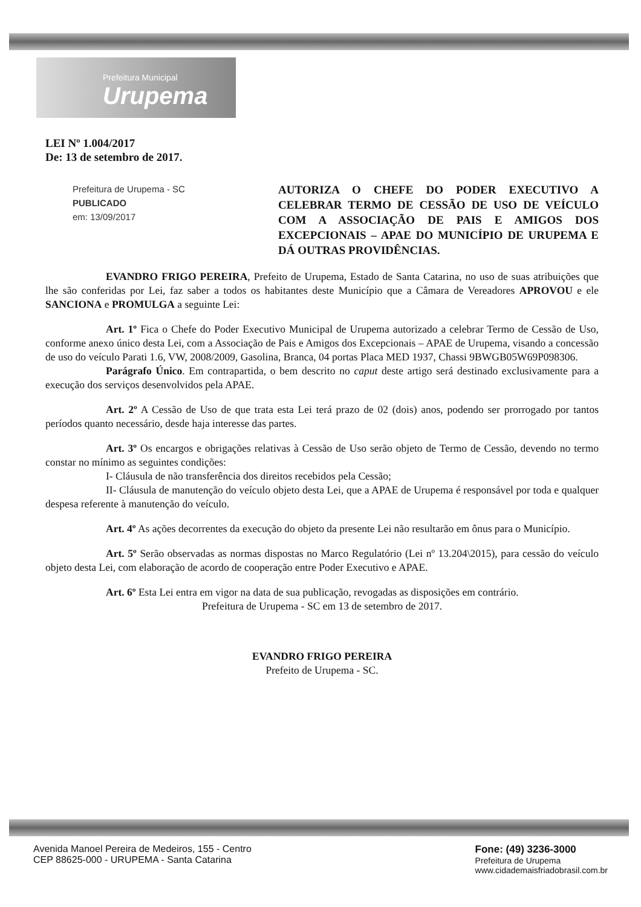Prefeitura Municipal
Urupema
LEI Nº 1.004/2017
De: 13 de setembro de 2017.
Prefeitura de Urupema - SC
PUBLICADO
em: 13/09/2017
AUTORIZA O CHEFE DO PODER EXECUTIVO A CELEBRAR TERMO DE CESSÃO DE USO DE VEÍCULO COM A ASSOCIAÇÃO DE PAIS E AMIGOS DOS EXCEPCIONAIS – APAE DO MUNICÍPIO DE URUPEMA E DÁ OUTRAS PROVIDÊNCIAS.
EVANDRO FRIGO PEREIRA, Prefeito de Urupema, Estado de Santa Catarina, no uso de suas atribuições que lhe são conferidas por Lei, faz saber a todos os habitantes deste Município que a Câmara de Vereadores APROVOU e ele SANCIONA e PROMULGA a seguinte Lei:
Art. 1º Fica o Chefe do Poder Executivo Municipal de Urupema autorizado a celebrar Termo de Cessão de Uso, conforme anexo único desta Lei, com a Associação de Pais e Amigos dos Excepcionais – APAE de Urupema, visando a concessão de uso do veículo Parati 1.6, VW, 2008/2009, Gasolina, Branca, 04 portas Placa MED 1937, Chassi 9BWGB05W69P098306.
Parágrafo Único. Em contrapartida, o bem descrito no caput deste artigo será destinado exclusivamente para a execução dos serviços desenvolvidos pela APAE.
Art. 2º A Cessão de Uso de que trata esta Lei terá prazo de 02 (dois) anos, podendo ser prorrogado por tantos períodos quanto necessário, desde haja interesse das partes.
Art. 3º Os encargos e obrigações relativas à Cessão de Uso serão objeto de Termo de Cessão, devendo no termo constar no mínimo as seguintes condições:
I- Cláusula de não transferência dos direitos recebidos pela Cessão;
II- Cláusula de manutenção do veículo objeto desta Lei, que a APAE de Urupema é responsável por toda e qualquer despesa referente à manutenção do veículo.
Art. 4º As ações decorrentes da execução do objeto da presente Lei não resultarão em ônus para o Município.
Art. 5º Serão observadas as normas dispostas no Marco Regulatório (Lei nº 13.204\2015), para cessão do veículo objeto desta Lei, com elaboração de acordo de cooperação entre Poder Executivo e APAE.
Art. 6º Esta Lei entra em vigor na data de sua publicação, revogadas as disposições em contrário.
Prefeitura de Urupema - SC em 13 de setembro de 2017.
EVANDRO FRIGO PEREIRA
Prefeito de Urupema - SC.
Avenida Manoel Pereira de Medeiros, 155 - Centro
CEP 88625-000 - URUPEMA - Santa Catarina
Fone: (49) 3236-3000
Prefeitura de Urupema
www.cidademaisfriadobrasil.com.br